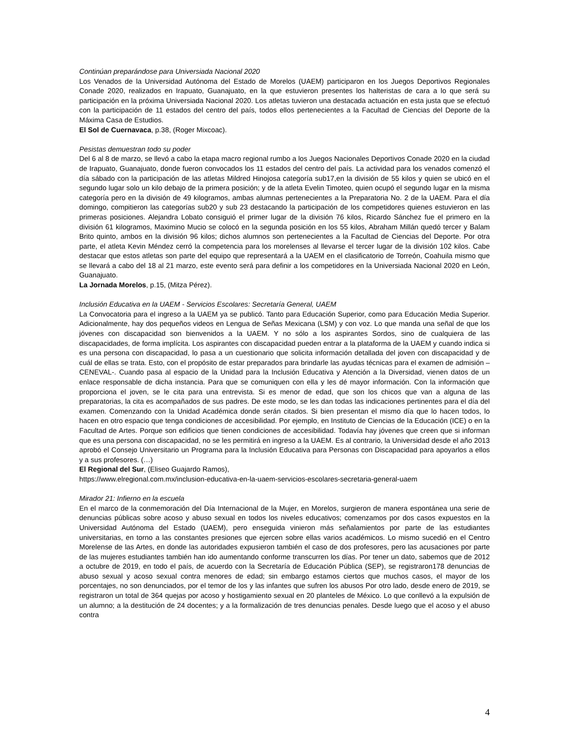Continúan preparándose para Universiada Nacional 2020
Los Venados de la Universidad Autónoma del Estado de Morelos (UAEM) participaron en los Juegos Deportivos Regionales Conade 2020, realizados en Irapuato, Guanajuato, en la que estuvieron presentes los halteristas de cara a lo que será su participación en la próxima Universiada Nacional 2020. Los atletas tuvieron una destacada actuación en esta justa que se efectuó con la participación de 11 estados del centro del país, todos ellos pertenecientes a la Facultad de Ciencias del Deporte de la Máxima Casa de Estudios.
El Sol de Cuernavaca, p.38, (Roger Mixcoac).
Pesistas demuestran todo su poder
Del 6 al 8 de marzo, se llevó a cabo la etapa macro regional rumbo a los Juegos Nacionales Deportivos Conade 2020 en la ciudad de Irapuato, Guanajuato, donde fueron convocados los 11 estados del centro del país. La actividad para los venados comenzó el día sábado con la participación de las atletas Mildred Hinojosa categoría sub17,en la división de 55 kilos y quien se ubicó en el segundo lugar solo un kilo debajo de la primera posición; y de la atleta Evelin Timoteo, quien ocupó el segundo lugar en la misma categoría pero en la división de 49 kilogramos, ambas alumnas pertenecientes a la Preparatoria No. 2 de la UAEM. Para el día domingo, compitieron las categorías sub20 y sub 23 destacando la participación de los competidores quienes estuvieron en las primeras posiciones. Alejandra Lobato consiguió el primer lugar de la división 76 kilos, Ricardo Sánchez fue el primero en la división 61 kilogramos, Maximino Mucio se colocó en la segunda posición en los 55 kilos, Abraham Millán quedó tercer y Balam Brito quinto, ambos en la división 96 kilos; dichos alumnos son pertenecientes a la Facultad de Ciencias del Deporte. Por otra parte, el atleta Kevin Méndez cerró la competencia para los morelenses al llevarse el tercer lugar de la división 102 kilos. Cabe destacar que estos atletas son parte del equipo que representará a la UAEM en el clasificatorio de Torreón, Coahuila mismo que se llevará a cabo del 18 al 21 marzo, este evento será para definir a los competidores en la Universiada Nacional 2020 en León, Guanajuato.
La Jornada Morelos, p.15, (Mitza Pérez).
Inclusión Educativa en la UAEM - Servicios Escolares: Secretaría General, UAEM
La Convocatoria para el ingreso a la UAEM ya se publicó. Tanto para Educación Superior, como para Educación Media Superior. Adicionalmente, hay dos pequeños videos en Lengua de Señas Mexicana (LSM) y con voz. Lo que manda una señal de que los jóvenes con discapacidad son bienvenidos a la UAEM. Y no sólo a los aspirantes Sordos, sino de cualquiera de las discapacidades, de forma implícita. Los aspirantes con discapacidad pueden entrar a la plataforma de la UAEM y cuando indica si es una persona con discapacidad, lo pasa a un cuestionario que solicita información detallada del joven con discapacidad y de cuál de ellas se trata. Esto, con el propósito de estar preparados para brindarle las ayudas técnicas para el examen de admisión –CENEVAL-. Cuando pasa al espacio de la Unidad para la Inclusión Educativa y Atención a la Diversidad, vienen datos de un enlace responsable de dicha instancia. Para que se comuniquen con ella y les dé mayor información. Con la información que proporciona el joven, se le cita para una entrevista. Si es menor de edad, que son los chicos que van a alguna de las preparatorias, la cita es acompañados de sus padres. De este modo, se les dan todas las indicaciones pertinentes para el día del examen. Comenzando con la Unidad Académica donde serán citados. Si bien presentan el mismo día que lo hacen todos, lo hacen en otro espacio que tenga condiciones de accesibilidad. Por ejemplo, en Instituto de Ciencias de la Educación (ICE) o en la Facultad de Artes. Porque son edificios que tienen condiciones de accesibilidad. Todavía hay jóvenes que creen que si informan que es una persona con discapacidad, no se les permitirá en ingreso a la UAEM. Es al contrario, la Universidad desde el año 2013 aprobó el Consejo Universitario un Programa para la Inclusión Educativa para Personas con Discapacidad para apoyarlos a ellos y a sus profesores. (…)
El Regional del Sur, (Eliseo Guajardo Ramos),
https://www.elregional.com.mx/inclusion-educativa-en-la-uaem-servicios-escolares-secretaria-general-uaem
Mirador 21: Infierno en la escuela
En el marco de la conmemoración del Día Internacional de la Mujer, en Morelos, surgieron de manera espontánea una serie de denuncias públicas sobre acoso y abuso sexual en todos los niveles educativos; comenzamos por dos casos expuestos en la Universidad Autónoma del Estado (UAEM), pero enseguida vinieron más señalamientos por parte de las estudiantes universitarias, en torno a las constantes presiones que ejercen sobre ellas varios académicos. Lo mismo sucedió en el Centro Morelense de las Artes, en donde las autoridades expusieron también el caso de dos profesores, pero las acusaciones por parte de las mujeres estudiantes también han ido aumentando conforme transcurren los días. Por tener un dato, sabemos que de 2012 a octubre de 2019, en todo el país, de acuerdo con la Secretaría de Educación Pública (SEP), se registraron178 denuncias de abuso sexual y acoso sexual contra menores de edad; sin embargo estamos ciertos que muchos casos, el mayor de los porcentajes, no son denunciados, por el temor de los y las infantes que sufren los abusos Por otro lado, desde enero de 2019, se registraron un total de 364 quejas por acoso y hostigamiento sexual en 20 planteles de México. Lo que conllevó a la expulsión de un alumno; a la destitución de 24 docentes; y a la formalización de tres denuncias penales. Desde luego que el acoso y el abuso contra
4